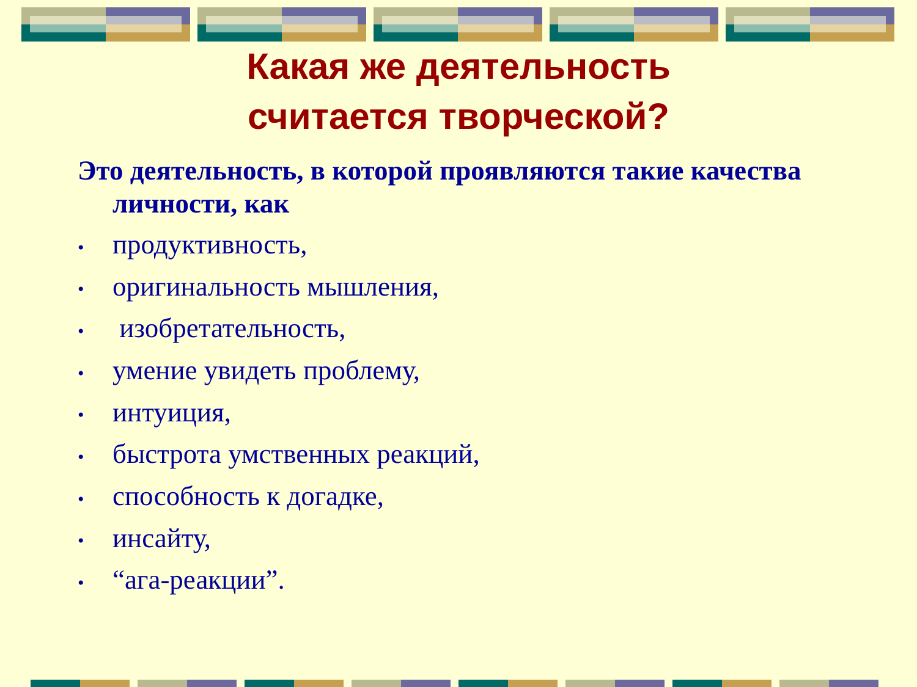Какая же деятельность
считается творческой?
Это деятельность, в которой проявляются такие качества личности, как
• продуктивность,
• оригинальность мышления,
• изобретательность,
• умение увидеть проблему,
• интуиция,
• быстрота умственных реакций,
• способность к догадке,
• инсайту,
• “ага-реакции”.